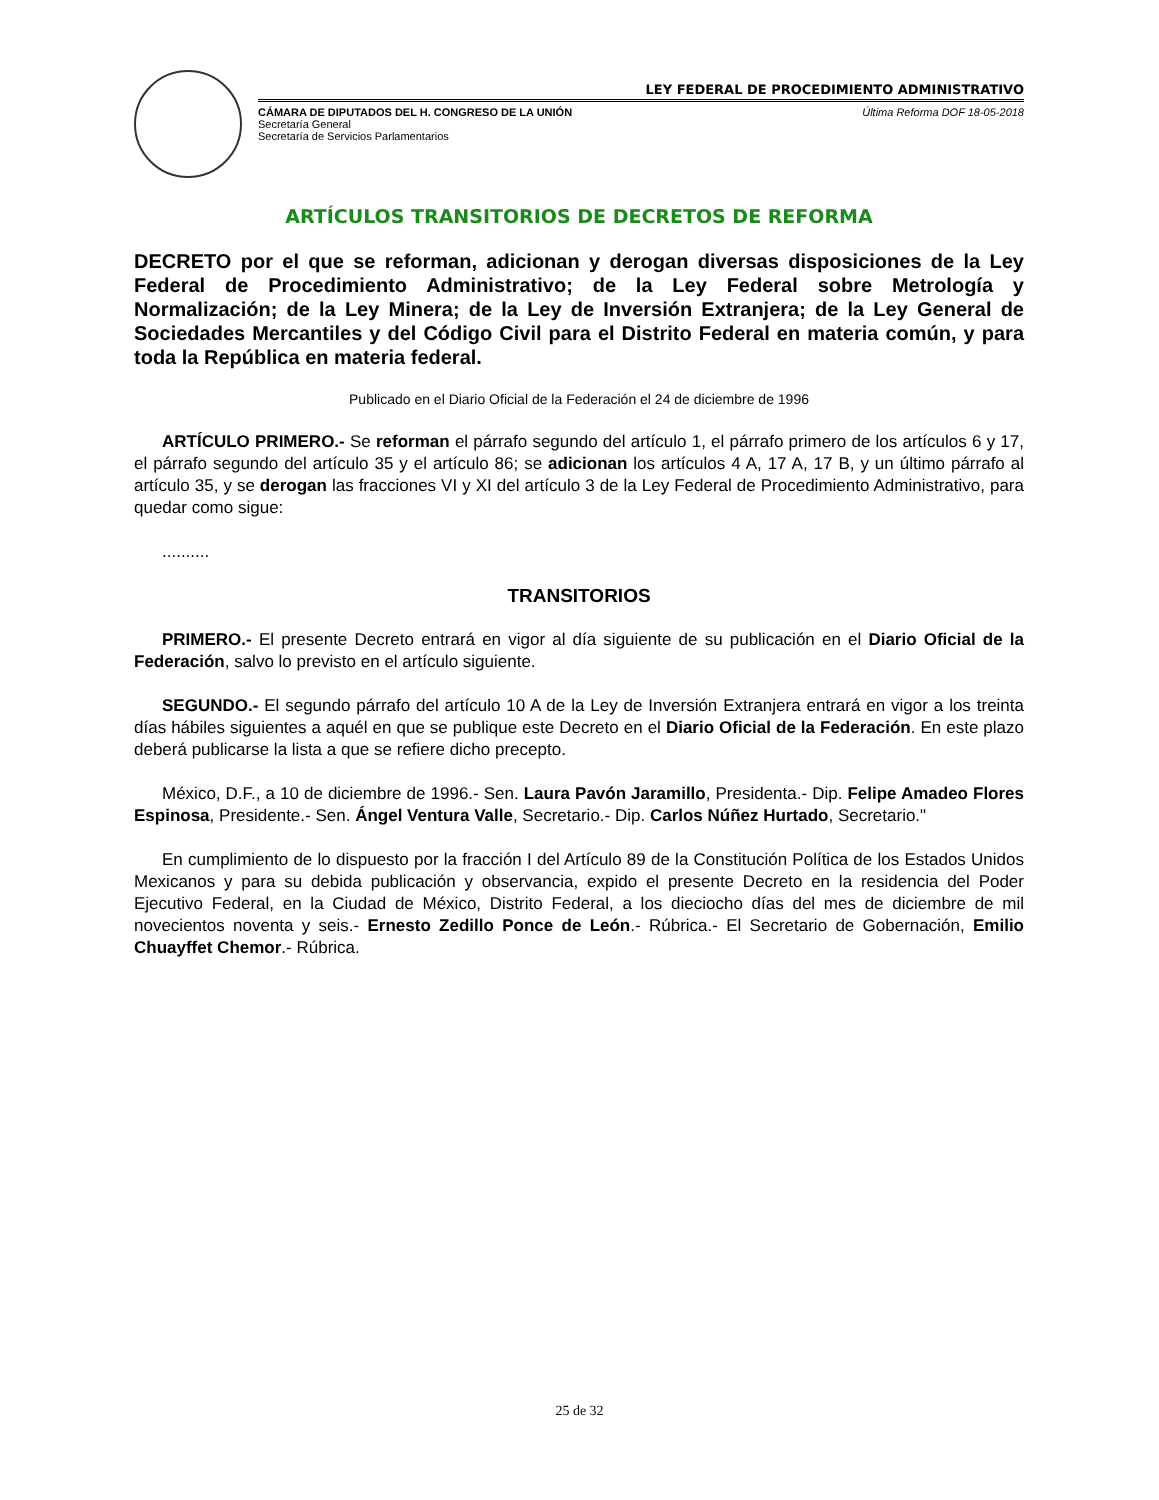LEY FEDERAL DE PROCEDIMIENTO ADMINISTRATIVO
CÁMARA DE DIPUTADOS DEL H. CONGRESO DE LA UNIÓN
Secretaría General
Secretaría de Servicios Parlamentarios
Última Reforma DOF 18-05-2018
ARTÍCULOS TRANSITORIOS DE DECRETOS DE REFORMA
DECRETO por el que se reforman, adicionan y derogan diversas disposiciones de la Ley Federal de Procedimiento Administrativo; de la Ley Federal sobre Metrología y Normalización; de la Ley Minera; de la Ley de Inversión Extranjera; de la Ley General de Sociedades Mercantiles y del Código Civil para el Distrito Federal en materia común, y para toda la República en materia federal.
Publicado en el Diario Oficial de la Federación el 24 de diciembre de 1996
ARTÍCULO PRIMERO.- Se reforman el párrafo segundo del artículo 1, el párrafo primero de los artículos 6 y 17, el párrafo segundo del artículo 35 y el artículo 86; se adicionan los artículos 4 A, 17 A, 17 B, y un último párrafo al artículo 35, y se derogan las fracciones VI y XI del artículo 3 de la Ley Federal de Procedimiento Administrativo, para quedar como sigue:
..........
TRANSITORIOS
PRIMERO.- El presente Decreto entrará en vigor al día siguiente de su publicación en el Diario Oficial de la Federación, salvo lo previsto en el artículo siguiente.
SEGUNDO.- El segundo párrafo del artículo 10 A de la Ley de Inversión Extranjera entrará en vigor a los treinta días hábiles siguientes a aquél en que se publique este Decreto en el Diario Oficial de la Federación. En este plazo deberá publicarse la lista a que se refiere dicho precepto.
México, D.F., a 10 de diciembre de 1996.- Sen. Laura Pavón Jaramillo, Presidenta.- Dip. Felipe Amadeo Flores Espinosa, Presidente.- Sen. Ángel Ventura Valle, Secretario.- Dip. Carlos Núñez Hurtado, Secretario."
En cumplimiento de lo dispuesto por la fracción I del Artículo 89 de la Constitución Política de los Estados Unidos Mexicanos y para su debida publicación y observancia, expido el presente Decreto en la residencia del Poder Ejecutivo Federal, en la Ciudad de México, Distrito Federal, a los dieciocho días del mes de diciembre de mil novecientos noventa y seis.- Ernesto Zedillo Ponce de León.- Rúbrica.- El Secretario de Gobernación, Emilio Chuayffet Chemor.- Rúbrica.
25 de 32